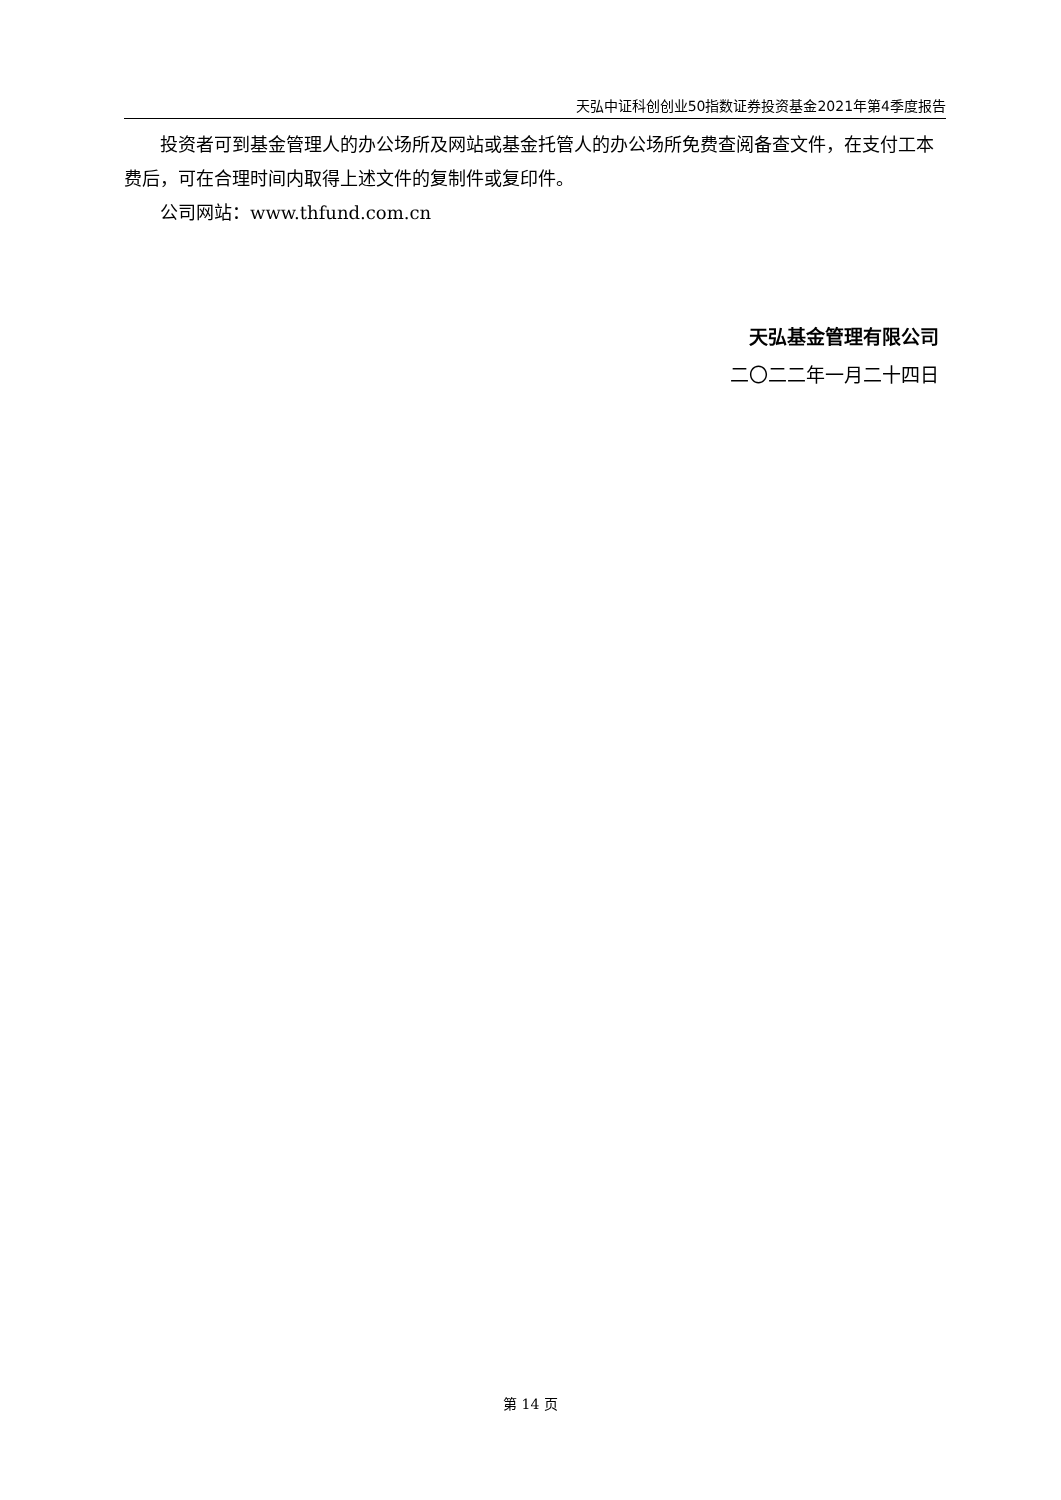天弘中证科创创业50指数证券投资基金2021年第4季度报告
投资者可到基金管理人的办公场所及网站或基金托管人的办公场所免费查阅备查文件，在支付工本费后，可在合理时间内取得上述文件的复制件或复印件。
公司网站：www.thfund.com.cn
天弘基金管理有限公司
二〇二二年一月二十四日
第 14 页